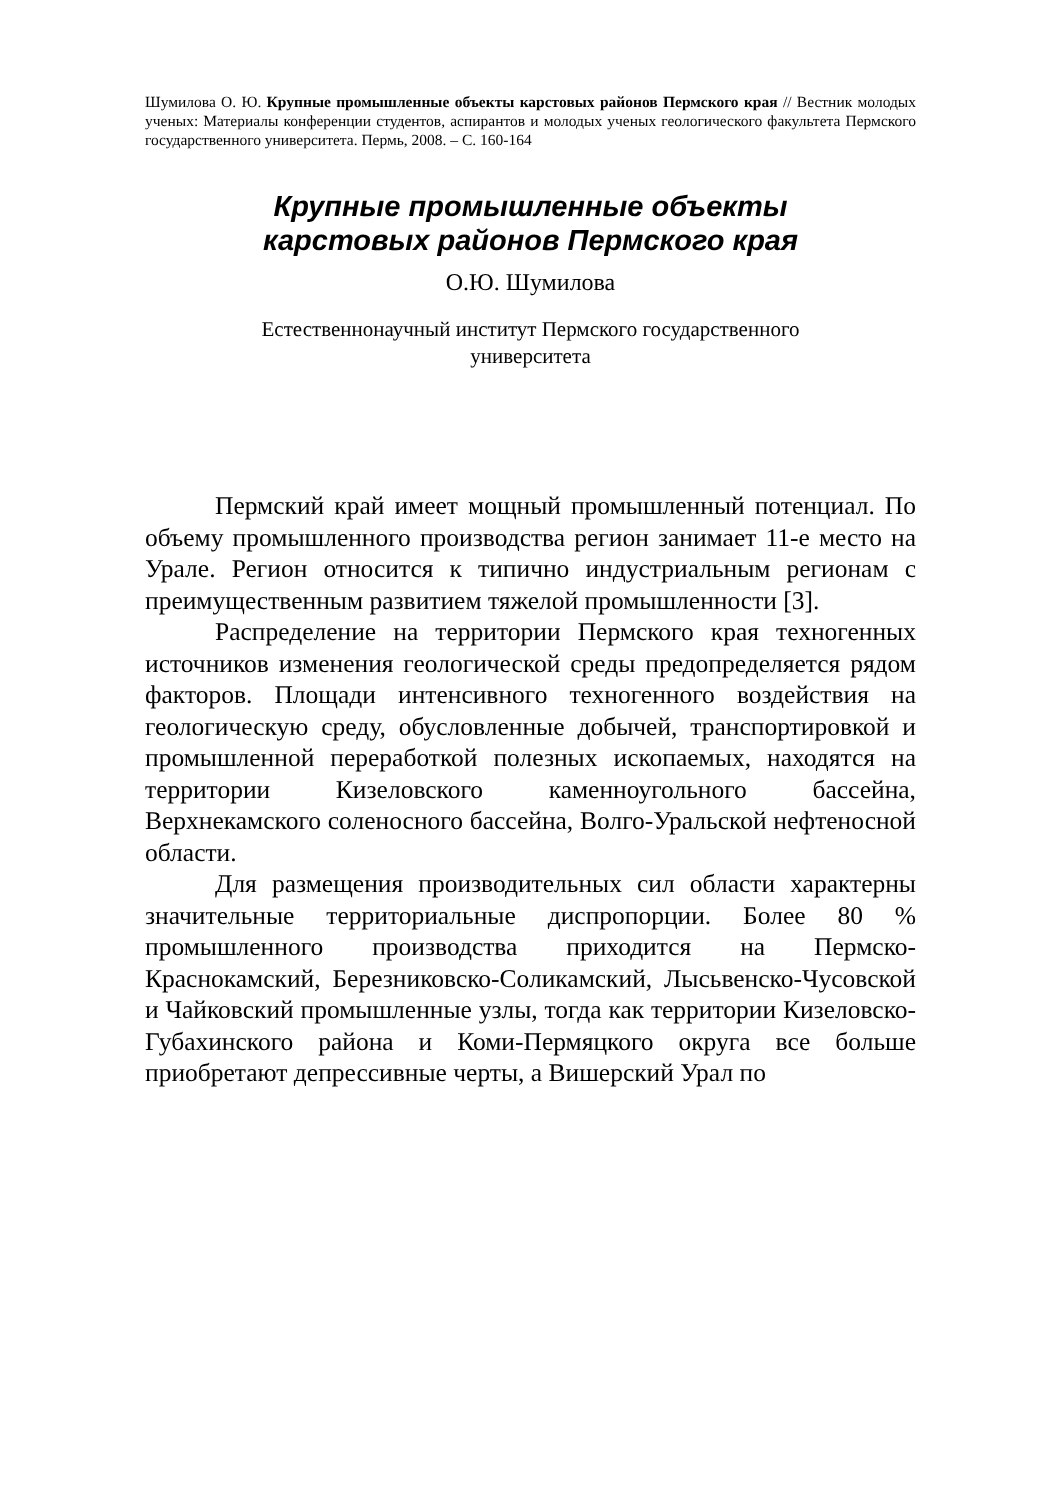Шумилова О. Ю. Крупные промышленные объекты карстовых районов Пермского края // Вестник молодых ученых: Материалы конференции студентов, аспирантов и молодых ученых геологического факультета Пермского государственного университета. Пермь, 2008. – С. 160-164
Крупные промышленные объекты
карстовых районов Пермского края
О.Ю. Шумилова
Естественнонаучный институт Пермского государственного
университета
Пермский край имеет мощный промышленный потенциал. По объему промышленного производства регион занимает 11-е место на Урале. Регион относится к типично индустриальным регионам с преимущественным развитием тяжелой промышленности [3].
Распределение на территории Пермского края техногенных источников изменения геологической среды предопределяется рядом факторов. Площади интенсивного техногенного воздействия на геологическую среду, обусловленные добычей, транспортировкой и промышленной переработкой полезных ископаемых, находятся на территории Кизеловского каменноугольного бассейна, Верхнекамского соленосного бассейна, Волго-Уральской нефтеносной области.
Для размещения производительных сил области характерны значительные территориальные диспропорции. Более 80 % промышленного производства приходится на Пермско-Краснокамский, Березниковско-Соликамский, Лысьвенско-Чусовской и Чайковский промышленные узлы, тогда как территории Кизеловско-Губахинского района и Коми-Пермяцкого округа все больше приобретают депрессивные черты, а Вишерский Урал по